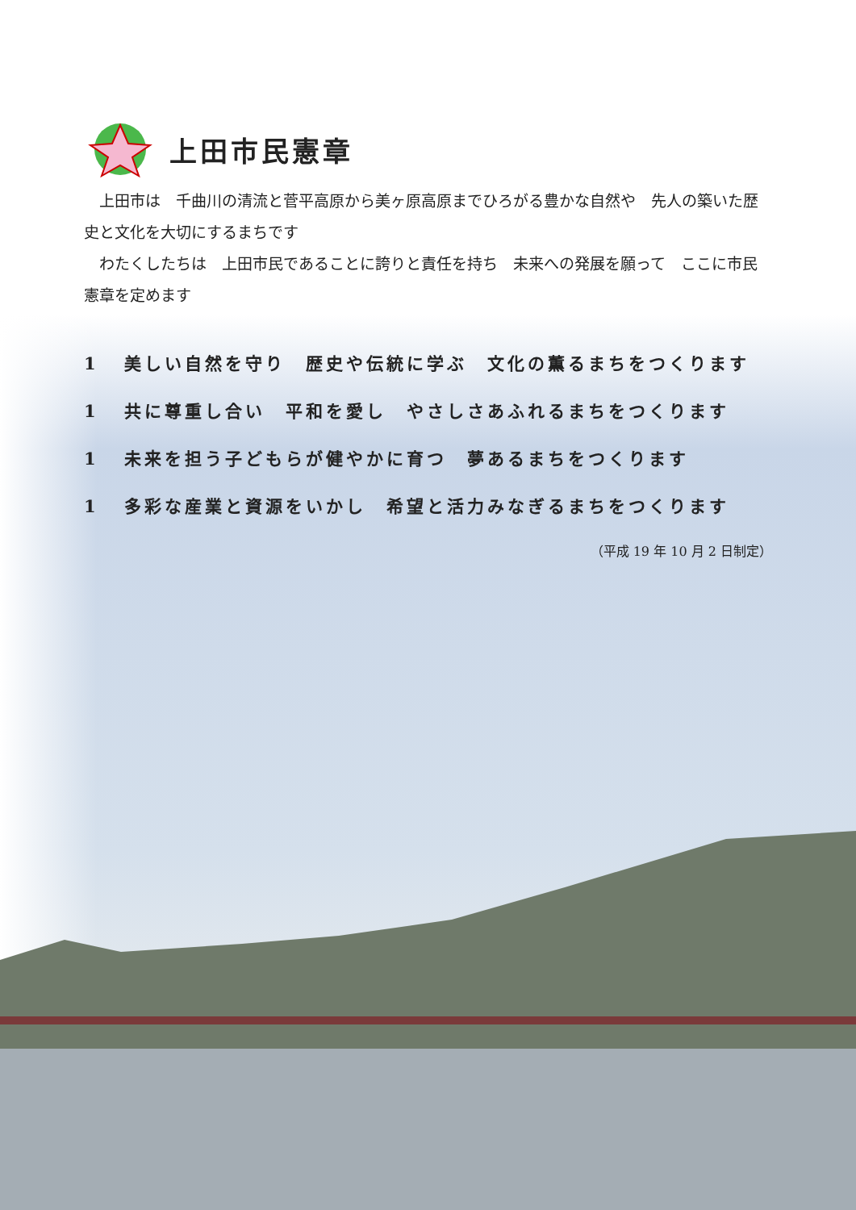上田市民憲章
上田市は　千曲川の清流と菅平高原から美ヶ原高原までひろがる豊かな自然や　先人の築いた歴史と文化を大切にするまちです
わたくしたちは　上田市民であることに誇りと責任を持ち　未来への発展を願って　ここに市民憲章を定めます
1 美しい自然を守り　歴史や伝統に学ぶ　文化の薫るまちをつくります
1 共に尊重し合い　平和を愛し　やさしさあふれるまちをつくります
1 未来を担う子どもらが健やかに育つ　夢あるまちをつくります
1 多彩な産業と資源をいかし　希望と活力みなぎるまちをつくります
（平成 19 年 10 月 2 日制定）